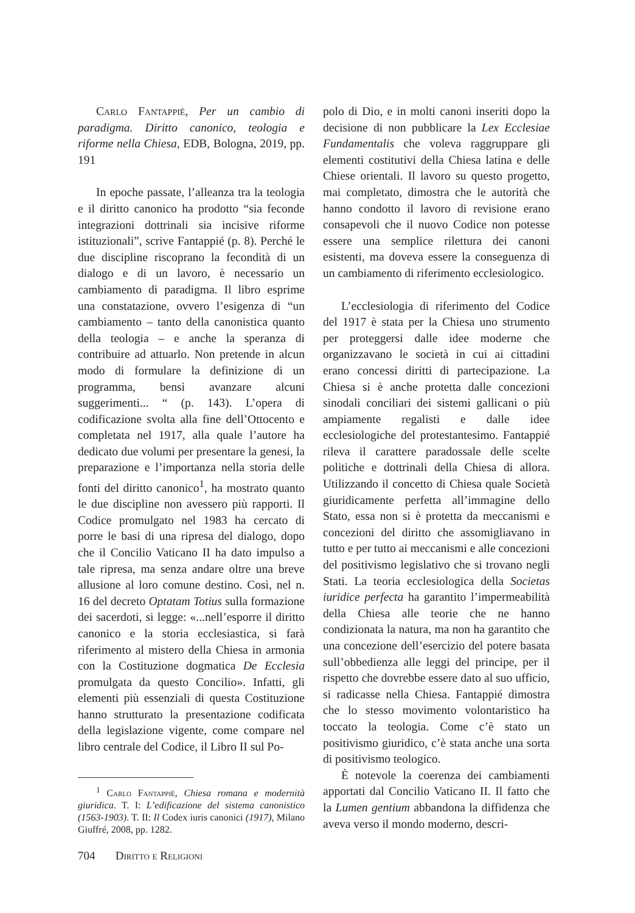Carlo Fantappiè, Per un cambio di paradigma. Diritto canonico, teologia e riforme nella Chiesa, EDB, Bologna, 2019, pp. 191
In epoche passate, l’alleanza tra la teologia e il diritto canonico ha prodotto “sia feconde integrazioni dottrinali sia incisive riforme istituzionali”, scrive Fantappié (p. 8). Perché le due discipline riscoprano la fecondità di un dialogo e di un lavoro, è necessario un cambiamento di paradigma. Il libro esprime una constatazione, ovvero l’esigenza di “un cambiamento – tanto della canonistica quanto della teologia – e anche la speranza di contribuire ad attuarlo. Non pretende in alcun modo di formulare la definizione di un programma, bensì avanzare alcuni suggerimenti... “ (p. 143). L’opera di codificazione svolta alla fine dell’Ottocento e completata nel 1917, alla quale l’autore ha dedicato due volumi per presentare la genesi, la preparazione e l’importanza nella storia delle fonti del diritto canonico<sup>1</sup>, ha mostrato quanto le due discipline non avessero più rapporti. Il Codice promulgato nel 1983 ha cercato di porre le basi di una ripresa del dialogo, dopo che il Concilio Vaticano II ha dato impulso a tale ripresa, ma senza andare oltre una breve allusione al loro comune destino. Così, nel n. 16 del decreto Optatam Totius sulla formazione dei sacerdoti, si legge: «...nell’esporre il diritto canonico e la storia ecclesiastica, si farà riferimento al mistero della Chiesa in armonia con la Costituzione dogmatica De Ecclesia promulgata da questo Concilio». Infatti, gli elementi più essenziali di questa Costituzione hanno strutturato la presentazione codificata della legislazione vigente, come compare nel libro centrale del Codice, il Libro II sul Po-
<sup>1</sup> Carlo Fantappiè, Chiesa romana e modernità giuridica. T. I: L’edificazione del sistema canonistico (1563-1903). T. II: Il Codex iuris canonici (1917), Milano Giuffré, 2008, pp. 1282.
polo di Dio, e in molti canoni inseriti dopo la decisione di non pubblicare la Lex Ecclesiae Fundamentalis che voleva raggruppare gli elementi costitutivi della Chiesa latina e delle Chiese orientali. Il lavoro su questo progetto, mai completato, dimostra che le autorità che hanno condotto il lavoro di revisione erano consapevoli che il nuovo Codice non potesse essere una semplice rilettura dei canoni esistenti, ma doveva essere la conseguenza di un cambiamento di riferimento ecclesiologico.
L’ecclesiologia di riferimento del Codice del 1917 è stata per la Chiesa uno strumento per proteggersi dalle idee moderne che organizzavano le società in cui ai cittadini erano concessi diritti di partecipazione. La Chiesa si è anche protetta dalle concezioni sinodali conciliari dei sistemi gallicani o più ampiamente regalisti e dalle idee ecclesiologiche del protestantesimo. Fantappié rileva il carattere paradossale delle scelte politiche e dottrinali della Chiesa di allora. Utilizzando il concetto di Chiesa quale Società giuridicamente perfetta all’immagine dello Stato, essa non si è protetta da meccanismi e concezioni del diritto che assomigliavano in tutto e per tutto ai meccanismi e alle concezioni del positivismo legislativo che si trovano negli Stati. La teoria ecclesiologica della Societas iuridice perfecta ha garantito l’impermeabilità della Chiesa alle teorie che ne hanno condizionata la natura, ma non ha garantito che una concezione dell’esercizio del potere basata sull’obbedienza alle leggi del principe, per il rispetto che dovrebbe essere dato al suo ufficio, si radicasse nella Chiesa. Fantappié dimostra che lo stesso movimento volontaristico ha toccato la teologia. Come c’è stato un positivismo giuridico, c’è stata anche una sorta di positivismo teologico.
È notevole la coerenza dei cambiamenti apportati dal Concilio Vaticano II. Il fatto che la Lumen gentium abbandona la diffidenza che aveva verso il mondo moderno, descri-
704 Diritto e Religioni